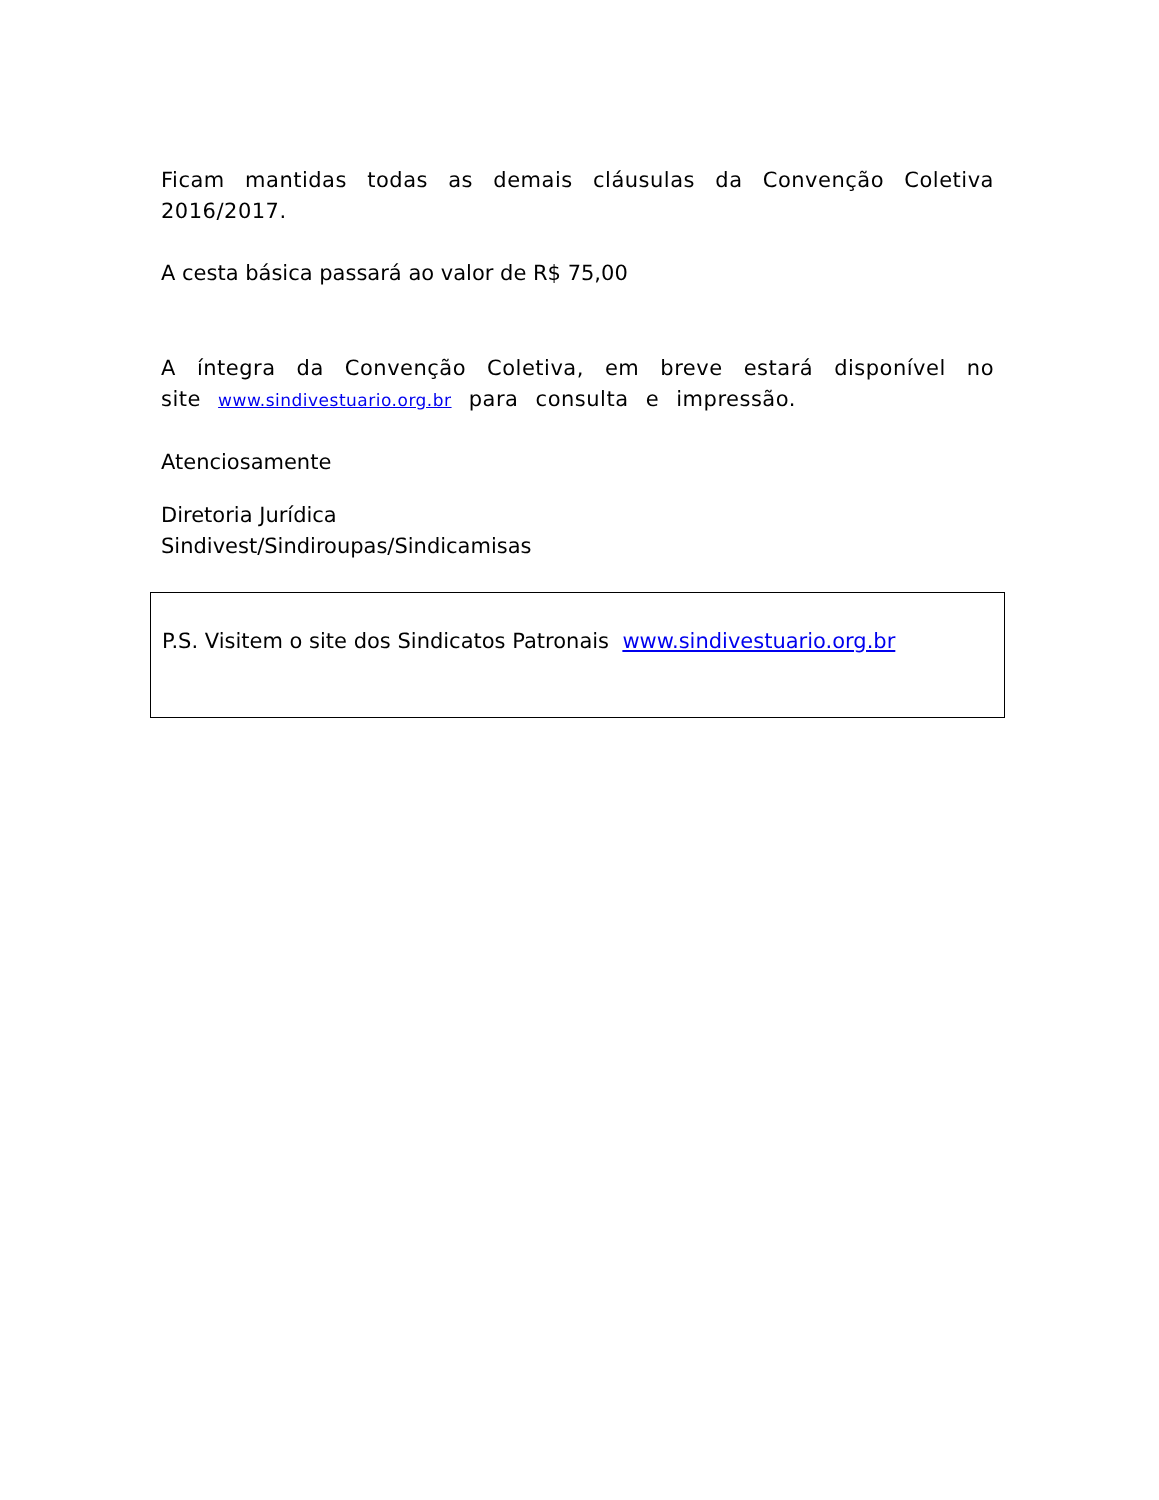Ficam mantidas todas as demais cláusulas da Convenção Coletiva 2016/2017.
A cesta básica passará ao valor de R$ 75,00
A íntegra da Convenção Coletiva, em breve estará disponível no site www.sindivestuario.org.br para consulta e impressão.
Atenciosamente
Diretoria Jurídica
Sindivest/Sindiroupas/Sindicamisas
P.S. Visitem o site dos Sindicatos Patronais www.sindivestuario.org.br